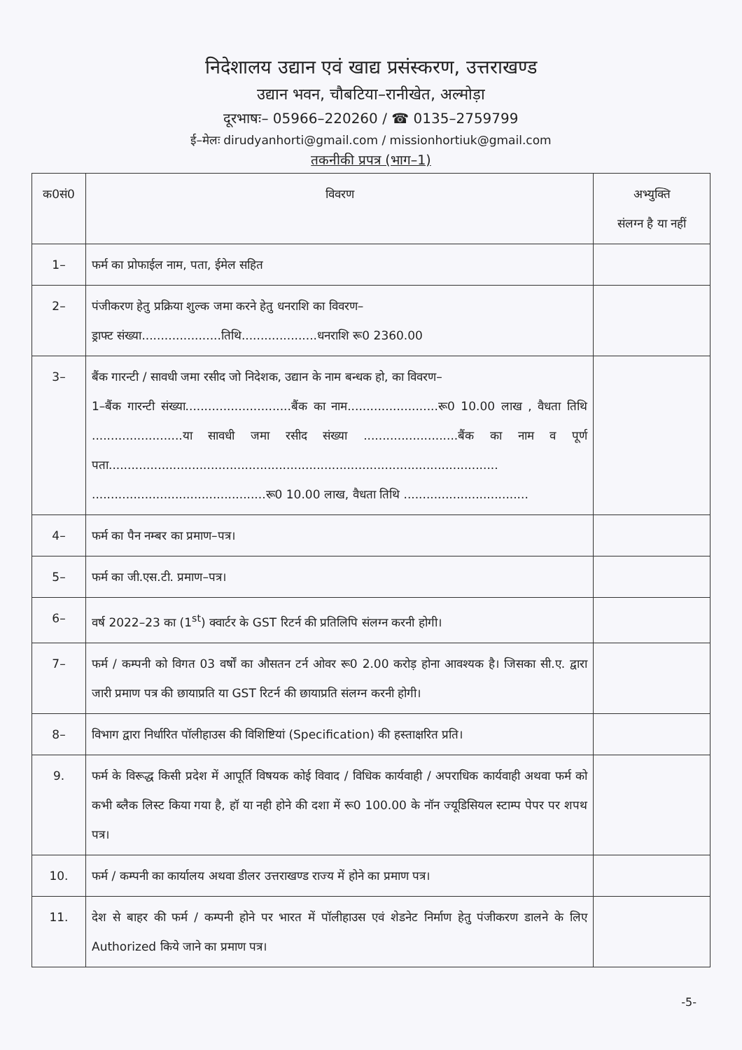निदेशालय उद्यान एवं खाद्य प्रसंस्करण, उत्तराखण्ड
उद्यान भवन, चौबटिया–रानीखेत, अल्मोड़ा
दूरभाषः– 05966–220260 / ☎ 0135–2759799
ई–मेलः dirudyanhorti@gmail.com / missionhortiuk@gmail.com
तकनीकी प्रपत्र (भाग–1)
| क0सं0 | विवरण | अभ्युक्ति संलग्न है या नहीं |
| --- | --- | --- |
| 1– | फर्म का प्रोफाईल नाम, पता, ईमेल सहित | |
| 2– | पंजीकरण हेतु प्रक्रिया शुल्क जमा करने हेतु धनराशि का विवरण– ड्राफ्ट संख्या.....................तिथि....................धनराशि रू0 2360.00 | |
| 3– | बैंक गारन्टी / सावधी जमा रसीद जो निदेशक, उद्यान के नाम बन्धक हो, का विवरण– 1–बैंक गारन्टी संख्या............................बैंक का नाम........................रू0 10.00 लाख , वैधता तिथि ........................या सावधी जमा रसीद संख्या .........................बैंक का नाम व पूर्ण पता....................................................................................................... ..............................................रू0 10.00 लाख, वैधता तिथि ................................. | |
| 4– | फर्म का पैन नम्बर का प्रमाण–पत्र। | |
| 5– | फर्म का जी.एस.टी. प्रमाण–पत्र। | |
| 6– | वर्ष 2022–23 का (1<sup>st</sup>) क्वार्टर के GST रिटर्न की प्रतिलिपि संलग्न करनी होगी। | |
| 7– | फर्म / कम्पनी को विगत 03 वर्षों का औसतन टर्न ओवर रू0 2.00 करोड़ होना आवश्यक है। जिसका सी.ए. द्वारा जारी प्रमाण पत्र की छायाप्रति या GST रिटर्न की छायाप्रति संलग्न करनी होगी। | |
| 8– | विभाग द्वारा निर्धारित पॉलीहाउस की विशिष्टियां (Specification) की हस्ताक्षरित प्रति। | |
| 9. | फर्म के विरूद्ध किसी प्रदेश में आपूर्ति विषयक कोई विवाद / विधिक कार्यवाही / अपराधिक कार्यवाही अथवा फर्म को कभी ब्लैक लिस्ट किया गया है, हॉ या नही होने की दशा में रू0 100.00 के नॉन ज्यूडिसियल स्टाम्प पेपर पर शपथ पत्र। | |
| 10. | फर्म / कम्पनी का कार्यालय अथवा डीलर उत्तराखण्ड राज्य में होने का प्रमाण पत्र। | |
| 11. | देश से बाहर की फर्म / कम्पनी होने पर भारत में पॉलीहाउस एवं शेडनेट निर्माण हेतु पंजीकरण डालने के लिए Authorized किये जाने का प्रमाण पत्र। | |
-5-